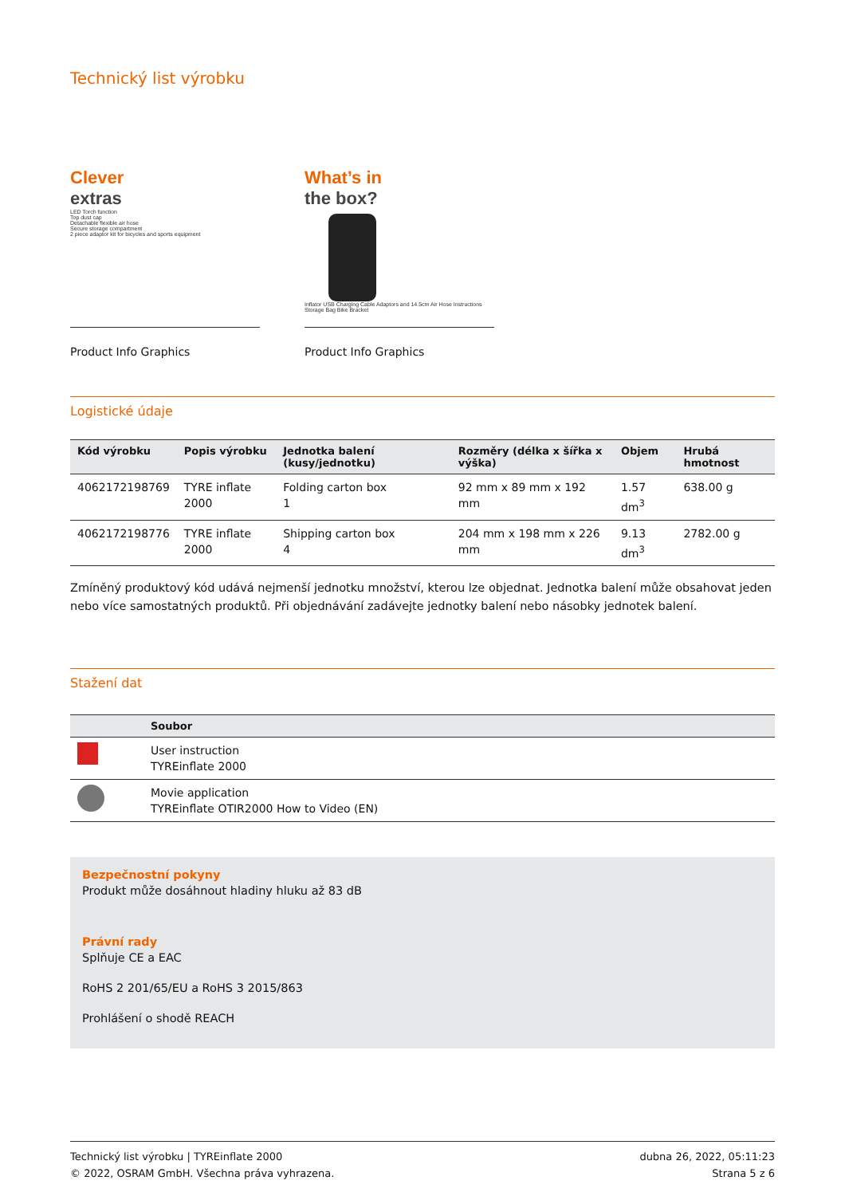Technický list výrobku
Clever
extras
LED Torch function
Top dust cap
Detachable flexible air hose
Secure storage compartment
2 piece adaptor kit for bicycles and sports equipment
Product Info Graphics
What’s in
the box?
Inflator USB Charging Cable Adaptors and 14.5cm Air Hose Instructions Storage Bag Bike Bracket
Product Info Graphics
Logistické údaje
| Kód výrobku | Popis výrobku | Jednotka balení (kusy/jednotku) | Rozměry (délka x šířka x výška) | Objem | Hrubá hmotnost |
| --- | --- | --- | --- | --- | --- |
| 4062172198769 | TYRE inflate 2000 | Folding carton box 1 | 92 mm x 89 mm x 192 mm | 1.57 dm<sup>3</sup> | 638.00 g |
| 4062172198776 | TYRE inflate 2000 | Shipping carton box 4 | 204 mm x 198 mm x 226 mm | 9.13 dm<sup>3</sup> | 2782.00 g |
Zmíněný produktový kód udává nejmenší jednotku množství, kterou lze objednat. Jednotka balení může obsahovat jeden nebo více samostatných produktů. Při objednávání zadávejte jednotky balení nebo násobky jednotek balení.
Stažení dat
| | Soubor |
| --- | --- |
| | User instruction TYREinflate 2000 |
| | Movie application TYREinflate OTIR2000 How to Video (EN) |
Bezpečnostní pokyny
Produkt může dosáhnout hladiny hluku až 83 dB
Právní rady
Splňuje CE a EAC
RoHS 2 201/65/EU a RoHS 3 2015/863
Prohlášení o shodě REACH
Technický list výrobku | TYREinflate 2000
© 2022, OSRAM GmbH. Všechna práva vyhrazena.
dubna 26, 2022, 05:11:23
Strana 5 z 6